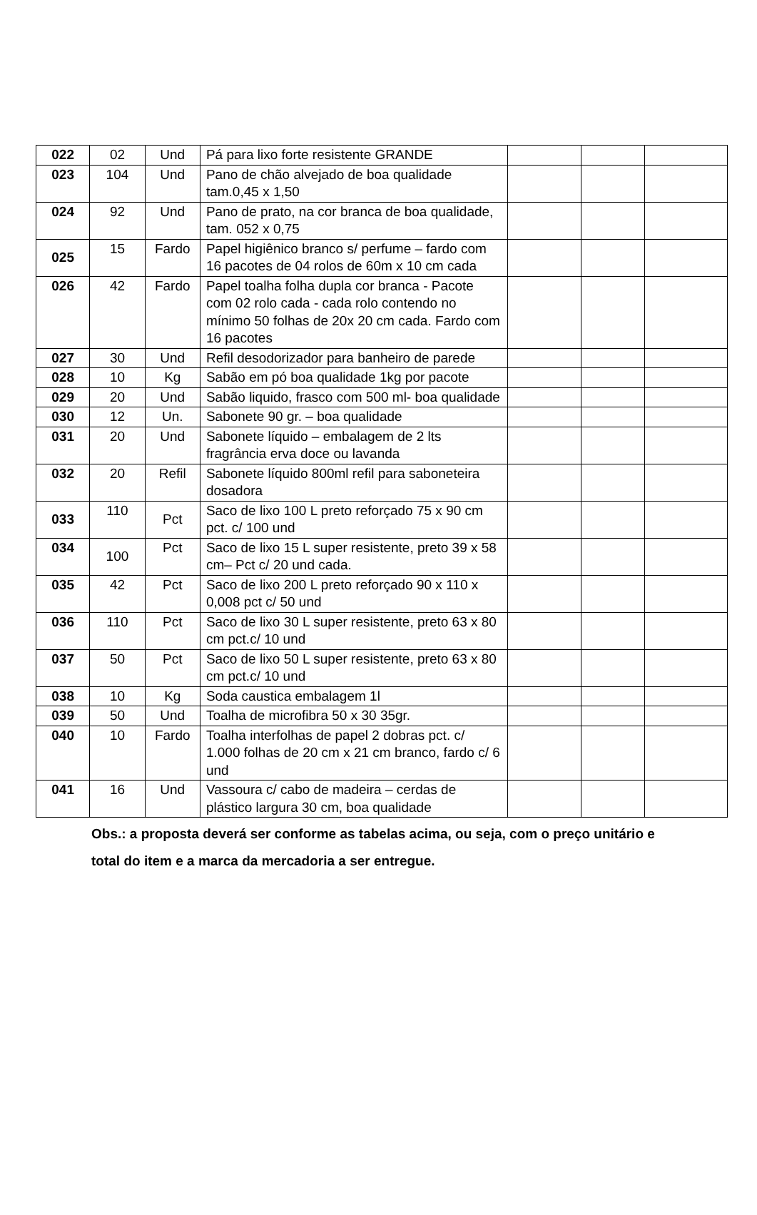| 022 | 02 | Und | Pá para lixo forte resistente GRANDE | | | |
| 023 | 104 | Und | Pano de chão alvejado de boa qualidade tam.0,45 x 1,50 | | | |
| 024 | 92 | Und | Pano de prato, na cor branca de boa qualidade, tam. 052 x 0,75 | | | |
| 025 | 15 | Fardo | Papel higiênico branco s/ perfume – fardo com 16 pacotes de 04 rolos de 60m x 10 cm cada | | | |
| 026 | 42 | Fardo | Papel toalha folha dupla cor branca - Pacote com 02 rolo cada - cada rolo contendo no mínimo 50 folhas de 20x 20 cm cada. Fardo com 16 pacotes | | | |
| 027 | 30 | Und | Refil desodorizador para banheiro de parede | | | |
| 028 | 10 | Kg | Sabão em pó boa qualidade 1kg por pacote | | | |
| 029 | 20 | Und | Sabão liquido, frasco com 500 ml- boa qualidade | | | |
| 030 | 12 | Un. | Sabonete 90 gr. – boa qualidade | | | |
| 031 | 20 | Und | Sabonete líquido – embalagem de 2 lts fragrância erva doce ou lavanda | | | |
| 032 | 20 | Refil | Sabonete líquido 800ml refil para saboneteira dosadora | | | |
| 033 | 110 | Pct | Saco de lixo 100 L preto reforçado 75 x 90 cm pct. c/ 100 und | | | |
| 034 | 100 | Pct | Saco de lixo 15 L super resistente, preto 39 x 58 cm– Pct c/ 20 und cada. | | | |
| 035 | 42 | Pct | Saco de lixo 200 L preto reforçado 90 x 110 x 0,008 pct c/ 50 und | | | |
| 036 | 110 | Pct | Saco de lixo 30 L super resistente, preto 63 x 80 cm pct.c/ 10 und | | | |
| 037 | 50 | Pct | Saco de lixo 50 L super resistente, preto 63 x 80 cm pct.c/ 10 und | | | |
| 038 | 10 | Kg | Soda caustica embalagem 1l | | | |
| 039 | 50 | Und | Toalha de microfibra 50 x 30 35gr. | | | |
| 040 | 10 | Fardo | Toalha interfolhas de papel 2 dobras pct. c/ 1.000 folhas de 20 cm x 21 cm branco, fardo c/ 6 und | | | |
| 041 | 16 | Und | Vassoura c/ cabo de madeira – cerdas de plástico largura 30 cm, boa qualidade | | | |
Obs.: a proposta deverá ser conforme as tabelas acima, ou seja, com o preço unitário e total do item e a marca da mercadoria a ser entregue.